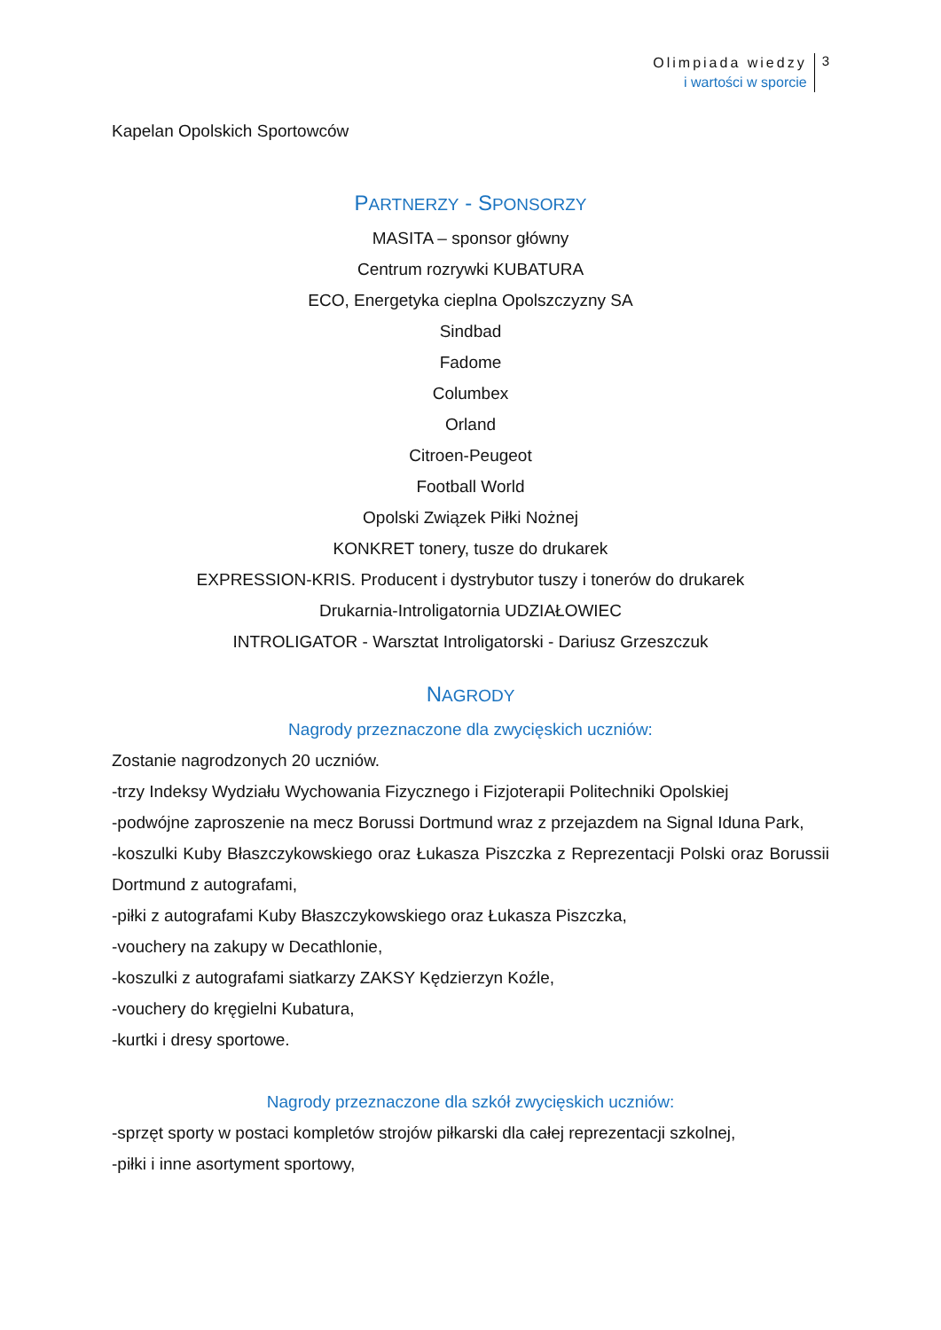Olimpiada wiedzy
i wartości w sporcie
3
Kapelan Opolskich Sportowców
PARTNERZY - SPONSORZY
MASITA – sponsor główny
Centrum rozrywki KUBATURA
ECO, Energetyka cieplna Opolszczyzny SA
Sindbad
Fadome
Columbex
Orland
Citroen-Peugeot
Football World
Opolski Związek Piłki Nożnej
KONKRET tonery, tusze do drukarek
EXPRESSION-KRIS. Producent i dystrybutor tuszy i tonerów do drukarek
Drukarnia-Introligatornia UDZIAŁOWIEC
INTROLIGATOR - Warsztat Introligatorski - Dariusz Grzeszczuk
NAGRODY
Nagrody przeznaczone dla zwycięskich uczniów:
Zostanie nagrodzonych 20 uczniów.
-trzy Indeksy Wydziału Wychowania Fizycznego i Fizjoterapii Politechniki Opolskiej
-podwójne zaproszenie na mecz Borussi Dortmund wraz z przejazdem na Signal Iduna Park,
-koszulki Kuby Błaszczykowskiego oraz Łukasza Piszczka z Reprezentacji Polski oraz Borussii Dortmund z autografami,
-piłki z autografami Kuby Błaszczykowskiego oraz Łukasza Piszczka,
-vouchery na zakupy w Decathlonie,
-koszulki z autografami siatkarzy ZAKSY Kędzierzyn Koźle,
-vouchery do kręgielni Kubatura,
-kurtki i dresy sportowe.
Nagrody przeznaczone dla szkół zwycięskich uczniów:
-sprzęt sporty w postaci kompletów strojów piłkarski dla całej reprezentacji szkolnej,
-piłki i inne asortyment sportowy,